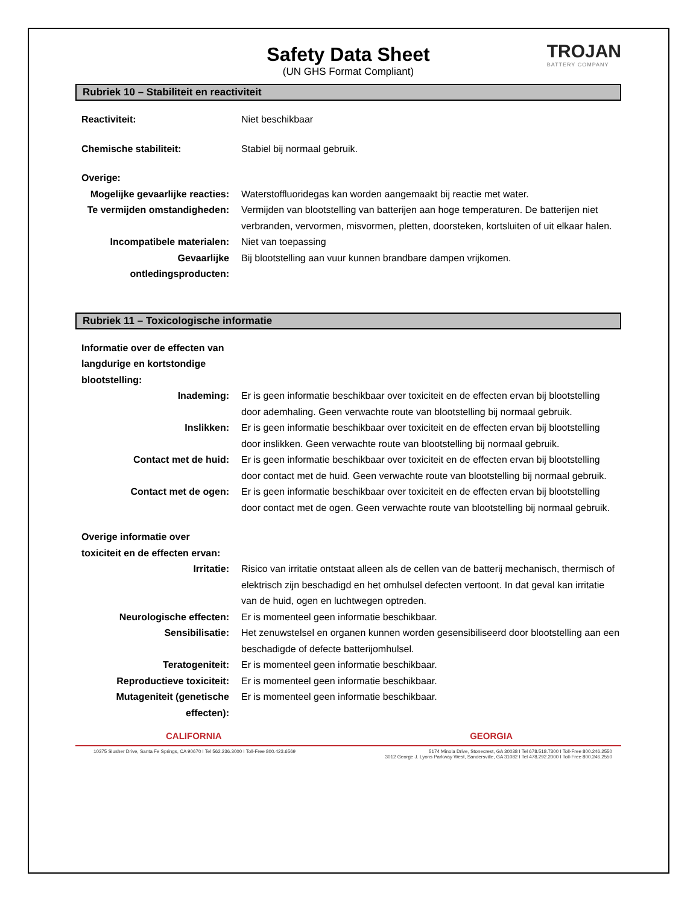Safety Data Sheet
(UN GHS Format Compliant)
TROJAN
BATTERY COMPANY
Rubriek 10 – Stabiliteit en reactiviteit
Reactiviteit: Niet beschikbaar
Chemische stabiliteit: Stabiel bij normaal gebruik.
Overige:
Mogelijke gevaarlijke reacties:
Waterstoffluoridegas kan worden aangemaakt bij reactie met water.
Te vermijden omstandigheden:
Vermijden van blootstelling van batterijen aan hoge temperaturen. De batterijen niet verbranden, vervormen, misvormen, pletten, doorsteken, kortsluiten of uit elkaar halen.
Incompatibele materialen: Niet van toepassing
Gevaarlijke ontledingsproducten:
Bij blootstelling aan vuur kunnen brandbare dampen vrijkomen.
Rubriek 11 – Toxicologische informatie
Informatie over de effecten van langdurige en kortstondige blootstelling:
Inademing: Er is geen informatie beschikbaar over toxiciteit en de effecten ervan bij blootstelling door ademhaling. Geen verwachte route van blootstelling bij normaal gebruik.
Inslikken: Er is geen informatie beschikbaar over toxiciteit en de effecten ervan bij blootstelling door inslikken. Geen verwachte route van blootstelling bij normaal gebruik.
Contact met de huid: Er is geen informatie beschikbaar over toxiciteit en de effecten ervan bij blootstelling door contact met de huid. Geen verwachte route van blootstelling bij normaal gebruik.
Contact met de ogen: Er is geen informatie beschikbaar over toxiciteit en de effecten ervan bij blootstelling door contact met de ogen. Geen verwachte route van blootstelling bij normaal gebruik.
Overige informatie over toxiciteit en de effecten ervan:
Irritatie: Risico van irritatie ontstaat alleen als de cellen van de batterij mechanisch, thermisch of elektrisch zijn beschadigd en het omhulsel defecten vertoont. In dat geval kan irritatie van de huid, ogen en luchtwegen optreden.
Neurologische effecten: Er is momenteel geen informatie beschikbaar.
Sensibilisatie: Het zenuwstelsel en organen kunnen worden gesensibiliseerd door blootstelling aan een beschadigde of defecte batterijomhulsel.
Teratogeniteit: Er is momenteel geen informatie beschikbaar.
Reproductieve toxiciteit: Er is momenteel geen informatie beschikbaar.
Mutageniteit (genetische effecten):
Er is momenteel geen informatie beschikbaar.
CALIFORNIA
10375 Slusher Drive, Santa Fe Springs, CA 90670 I Tel 562.236.3000 I Toll-Free 800.423.6569
GEORGIA
5174 Minola Drive, Stonecrest, GA 30038 I Tel 678.518.7300 I Toll-Free 800.246.2550
3012 George J. Lyons Parkway West, Sandersville, GA 31082 I Tel 478.292.2000 I Toll-Free 800.246.2550